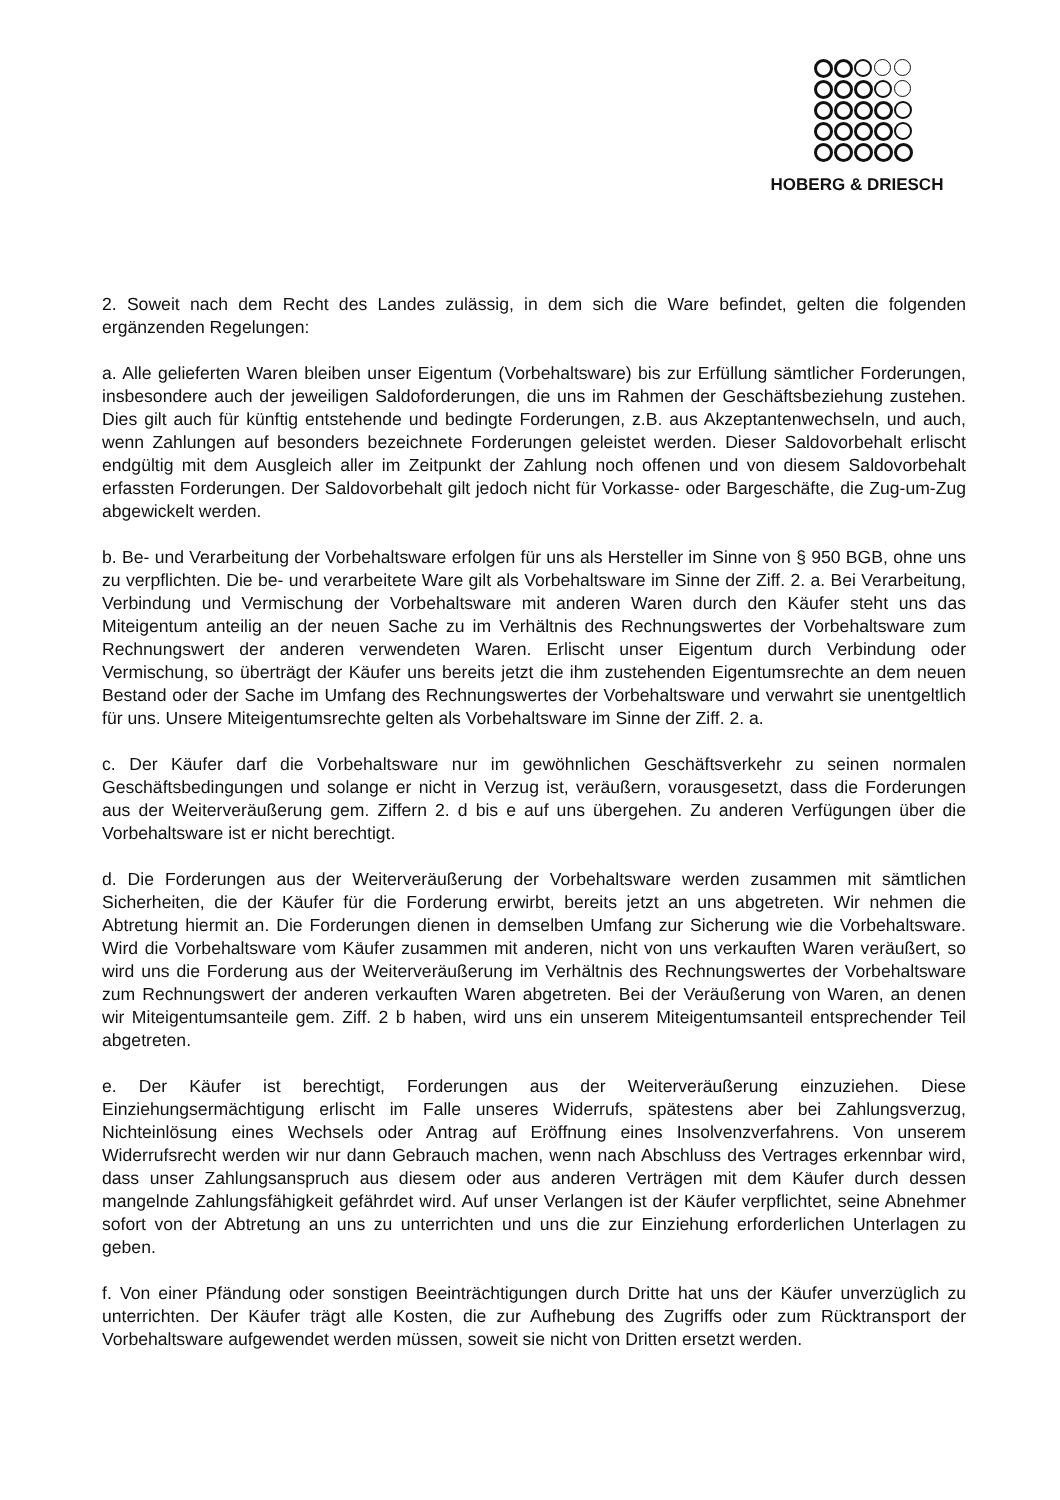HOBERG & DRIESCH
2. Soweit nach dem Recht des Landes zulässig, in dem sich die Ware befindet, gelten die folgenden ergänzenden Regelungen:
a. Alle gelieferten Waren bleiben unser Eigentum (Vorbehaltsware) bis zur Erfüllung sämtlicher Forderungen, insbesondere auch der jeweiligen Saldoforderungen, die uns im Rahmen der Geschäftsbeziehung zustehen. Dies gilt auch für künftig entstehende und bedingte Forderungen, z.B. aus Akzeptantenwechseln, und auch, wenn Zahlungen auf besonders bezeichnete Forderungen geleistet werden. Dieser Saldovorbehalt erlischt endgültig mit dem Ausgleich aller im Zeitpunkt der Zahlung noch offenen und von diesem Saldovorbehalt erfassten Forderungen. Der Saldovorbehalt gilt jedoch nicht für Vorkasse- oder Bargeschäfte, die Zug-um-Zug abgewickelt werden.
b. Be- und Verarbeitung der Vorbehaltsware erfolgen für uns als Hersteller im Sinne von § 950 BGB, ohne uns zu verpflichten. Die be- und verarbeitete Ware gilt als Vorbehaltsware im Sinne der Ziff. 2. a. Bei Verarbeitung, Verbindung und Vermischung der Vorbehaltsware mit anderen Waren durch den Käufer steht uns das Miteigentum anteilig an der neuen Sache zu im Verhältnis des Rechnungswertes der Vorbehaltsware zum Rechnungswert der anderen verwendeten Waren. Erlischt unser Eigentum durch Verbindung oder Vermischung, so überträgt der Käufer uns bereits jetzt die ihm zustehenden Eigentumsrechte an dem neuen Bestand oder der Sache im Umfang des Rechnungswertes der Vorbehaltsware und verwahrt sie unentgeltlich für uns. Unsere Miteigentumsrechte gelten als Vorbehaltsware im Sinne der Ziff. 2. a.
c. Der Käufer darf die Vorbehaltsware nur im gewöhnlichen Geschäftsverkehr zu seinen normalen Geschäftsbedingungen und solange er nicht in Verzug ist, veräußern, vorausgesetzt, dass die Forderungen aus der Weiterveräußerung gem. Ziffern 2. d bis e auf uns übergehen. Zu anderen Verfügungen über die Vorbehaltsware ist er nicht berechtigt.
d. Die Forderungen aus der Weiterveräußerung der Vorbehaltsware werden zusammen mit sämtlichen Sicherheiten, die der Käufer für die Forderung erwirbt, bereits jetzt an uns abgetreten. Wir nehmen die Abtretung hiermit an. Die Forderungen dienen in demselben Umfang zur Sicherung wie die Vorbehaltsware. Wird die Vorbehaltsware vom Käufer zusammen mit anderen, nicht von uns verkauften Waren veräußert, so wird uns die Forderung aus der Weiterveräußerung im Verhältnis des Rechnungswertes der Vorbehaltsware zum Rechnungswert der anderen verkauften Waren abgetreten. Bei der Veräußerung von Waren, an denen wir Miteigentumsanteile gem. Ziff. 2 b haben, wird uns ein unserem Miteigentumsanteil entsprechender Teil abgetreten.
e. Der Käufer ist berechtigt, Forderungen aus der Weiterveräußerung einzuziehen. Diese Einziehungsermächtigung erlischt im Falle unseres Widerrufs, spätestens aber bei Zahlungsverzug, Nichteinlösung eines Wechsels oder Antrag auf Eröffnung eines Insolvenzverfahrens. Von unserem Widerrufsrecht werden wir nur dann Gebrauch machen, wenn nach Abschluss des Vertrages erkennbar wird, dass unser Zahlungsanspruch aus diesem oder aus anderen Verträgen mit dem Käufer durch dessen mangelnde Zahlungsfähigkeit gefährdet wird. Auf unser Verlangen ist der Käufer verpflichtet, seine Abnehmer sofort von der Abtretung an uns zu unterrichten und uns die zur Einziehung erforderlichen Unterlagen zu geben.
f. Von einer Pfändung oder sonstigen Beeinträchtigungen durch Dritte hat uns der Käufer unverzüglich zu unterrichten. Der Käufer trägt alle Kosten, die zur Aufhebung des Zugriffs oder zum Rücktransport der Vorbehaltsware aufgewendet werden müssen, soweit sie nicht von Dritten ersetzt werden.